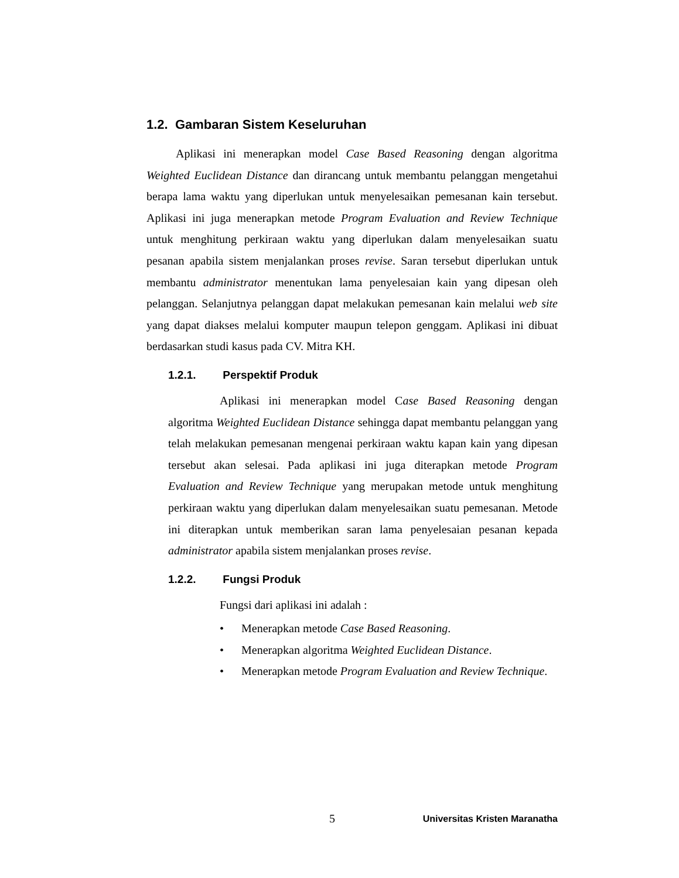1.2. Gambaran Sistem Keseluruhan
Aplikasi ini menerapkan model Case Based Reasoning dengan algoritma Weighted Euclidean Distance dan dirancang untuk membantu pelanggan mengetahui berapa lama waktu yang diperlukan untuk menyelesaikan pemesanan kain tersebut. Aplikasi ini juga menerapkan metode Program Evaluation and Review Technique untuk menghitung perkiraan waktu yang diperlukan dalam menyelesaikan suatu pesanan apabila sistem menjalankan proses revise. Saran tersebut diperlukan untuk membantu administrator menentukan lama penyelesaian kain yang dipesan oleh pelanggan. Selanjutnya pelanggan dapat melakukan pemesanan kain melalui web site yang dapat diakses melalui komputer maupun telepon genggam. Aplikasi ini dibuat berdasarkan studi kasus pada CV. Mitra KH.
1.2.1. Perspektif Produk
Aplikasi ini menerapkan model Case Based Reasoning dengan algoritma Weighted Euclidean Distance sehingga dapat membantu pelanggan yang telah melakukan pemesanan mengenai perkiraan waktu kapan kain yang dipesan tersebut akan selesai. Pada aplikasi ini juga diterapkan metode Program Evaluation and Review Technique yang merupakan metode untuk menghitung perkiraan waktu yang diperlukan dalam menyelesaikan suatu pemesanan. Metode ini diterapkan untuk memberikan saran lama penyelesaian pesanan kepada administrator apabila sistem menjalankan proses revise.
1.2.2. Fungsi Produk
Fungsi dari aplikasi ini adalah :
• Menerapkan metode Case Based Reasoning.
• Menerapkan algoritma Weighted Euclidean Distance.
• Menerapkan metode Program Evaluation and Review Technique.
5 Universitas Kristen Maranatha